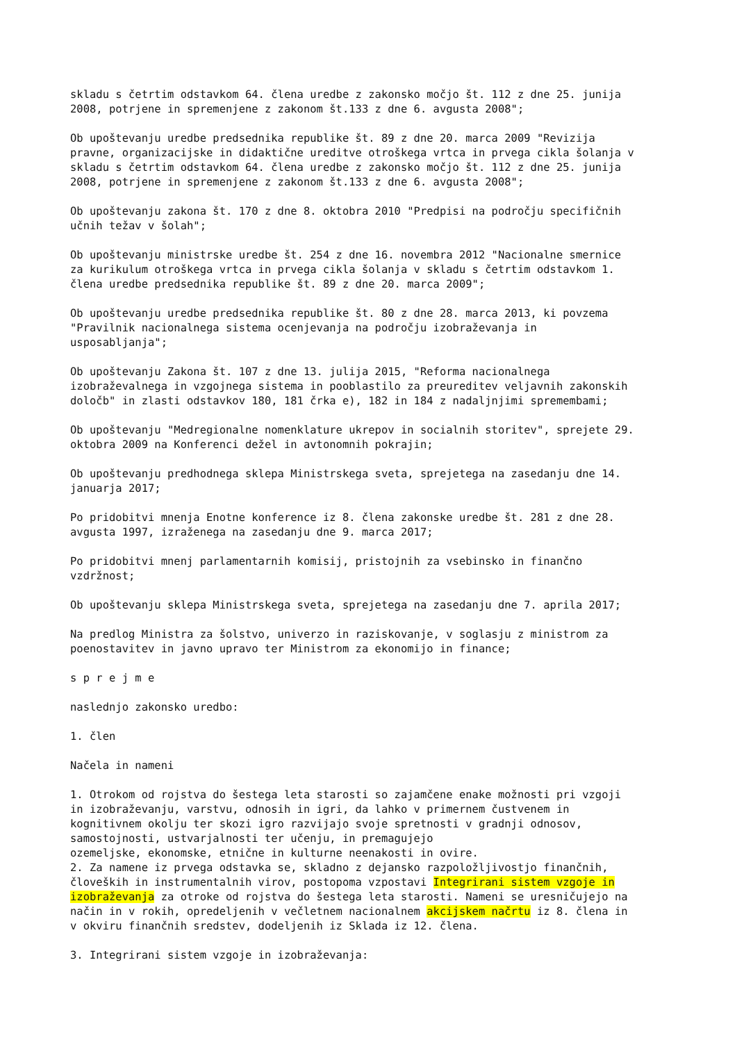skladu s četrtim odstavkom 64. člena uredbe z zakonsko močjo št. 112 z dne 25. junija 2008, potrjene in spremenjene z zakonom št.133 z dne 6. avgusta 2008";
Ob upoštevanju uredbe predsednika republike št. 89 z dne 20. marca 2009 "Revizija pravne, organizacijske in didaktične ureditve otroškega vrtca in prvega cikla šolanja v skladu s četrtim odstavkom 64. člena uredbe z zakonsko močjo št. 112 z dne 25. junija 2008, potrjene in spremenjene z zakonom št.133 z dne 6. avgusta 2008";
Ob upoštevanju zakona št. 170 z dne 8. oktobra 2010 "Predpisi na področju specifičnih učnih težav v šolah";
Ob upoštevanju ministrske uredbe št. 254 z dne 16. novembra 2012 "Nacionalne smernice za kurikulum otroškega vrtca in prvega cikla šolanja v skladu s četrtim odstavkom 1. člena uredbe predsednika republike št. 89 z dne 20. marca 2009";
Ob upoštevanju uredbe predsednika republike št. 80 z dne 28. marca 2013, ki povzema "Pravilnik nacionalnega sistema ocenjevanja na področju izobraževanja in usposabljanja";
Ob upoštevanju Zakona št. 107 z dne 13. julija 2015, "Reforma nacionalnega izobraževalnega in vzgojnega sistema in pooblastilo za preureditev veljavnih zakonskih določb" in zlasti odstavkov 180, 181 črka e), 182 in 184 z nadaljnjimi spremembami;
Ob upoštevanju "Medregionalne nomenklature ukrepov in socialnih storitev", sprejete 29. oktobra 2009 na Konferenci dežel in avtonomnih pokrajin;
Ob upoštevanju predhodnega sklepa Ministrskega sveta, sprejetega na zasedanju dne 14. januarja 2017;
Po pridobitvi mnenja Enotne konference iz 8. člena zakonske uredbe št. 281 z dne 28. avgusta 1997, izraženega na zasedanju dne 9. marca 2017;
Po pridobitvi mnenj parlamentarnih komisij, pristojnih za vsebinsko in finančno vzdržnost;
Ob upoštevanju sklepa Ministrskega sveta, sprejetega na zasedanju dne 7. aprila 2017;
Na predlog Ministra za šolstvo, univerzo in raziskovanje, v soglasju z ministrom za poenostavitev in javno upravo ter Ministrom za ekonomijo in finance;
s p r e j m e
naslednjo zakonsko uredbo:
1. člen
Načela in nameni
1. Otrokom od rojstva do šestega leta starosti so zajamčene enake možnosti pri vzgoji in izobraževanju, varstvu, odnosih in igri, da lahko v primernem čustvenem in kognitivnem okolju ter skozi igro razvijajo svoje spretnosti v gradnji odnosov, samostojnosti, ustvarjalnosti ter učenju, in premagujejo ozemeljske, ekonomske, etnične in kulturne neenakosti in ovire.
2. Za namene iz prvega odstavka se, skladno z dejansko razpoložljivostjo finančnih, človeških in instrumentalnih virov, postopoma vzpostavi Integrirani sistem vzgoje in izobraževanja za otroke od rojstva do šestega leta starosti. Nameni se uresničujejo na način in v rokih, opredeljenih v večletnem nacionalnem akcijskem načrtu iz 8. člena in v okviru finančnih sredstev, dodeljenih iz Sklada iz 12. člena.
3. Integrirani sistem vzgoje in izobraževanja: